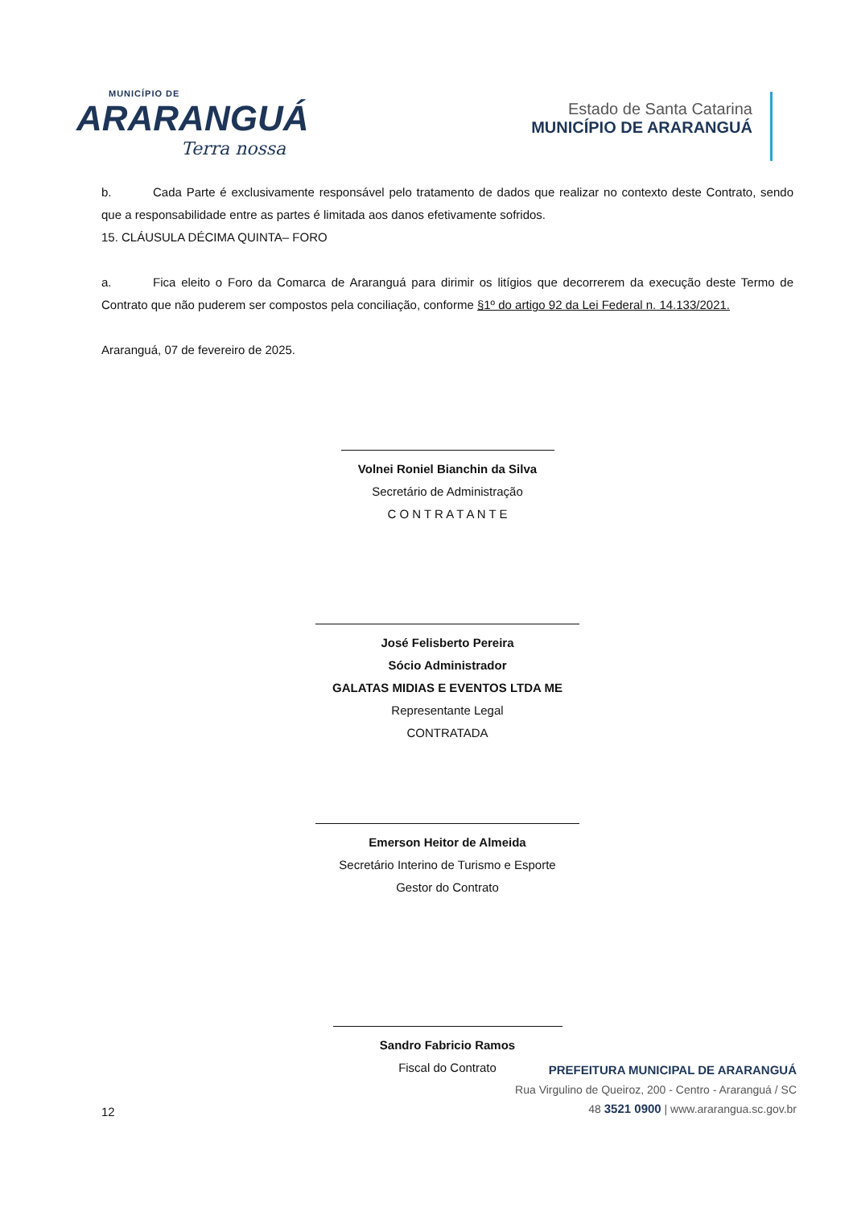MUNICÍPIO DE
ARARANGUÁ
Terra nossa
Estado de Santa Catarina
MUNICÍPIO DE ARARANGUÁ
b. Cada Parte é exclusivamente responsável pelo tratamento de dados que realizar no contexto deste Contrato, sendo que a responsabilidade entre as partes é limitada aos danos efetivamente sofridos.
15. CLÁUSULA DÉCIMA QUINTA– FORO
a. Fica eleito o Foro da Comarca de Araranguá para dirimir os litígios que decorrerem da execução deste Termo de Contrato que não puderem ser compostos pela conciliação, conforme §1º do artigo 92 da Lei Federal n. 14.133/2021.
Araranguá, 07 de fevereiro de 2025.
Volnei Roniel Bianchin da Silva
Secretário de Administração
C O N T R A T A N T E
José Felisberto Pereira
Sócio Administrador
GALATAS MIDIAS E EVENTOS LTDA ME
Representante Legal
CONTRATADA
Emerson Heitor de Almeida
Secretário Interino de Turismo e Esporte
Gestor do Contrato
Sandro Fabricio Ramos
Fiscal do Contrato
12
PREFEITURA MUNICIPAL DE ARARANGUÁ
Rua Virgulino de Queiroz, 200 - Centro - Araranguá / SC
48 3521 0900 | www.ararangua.sc.gov.br